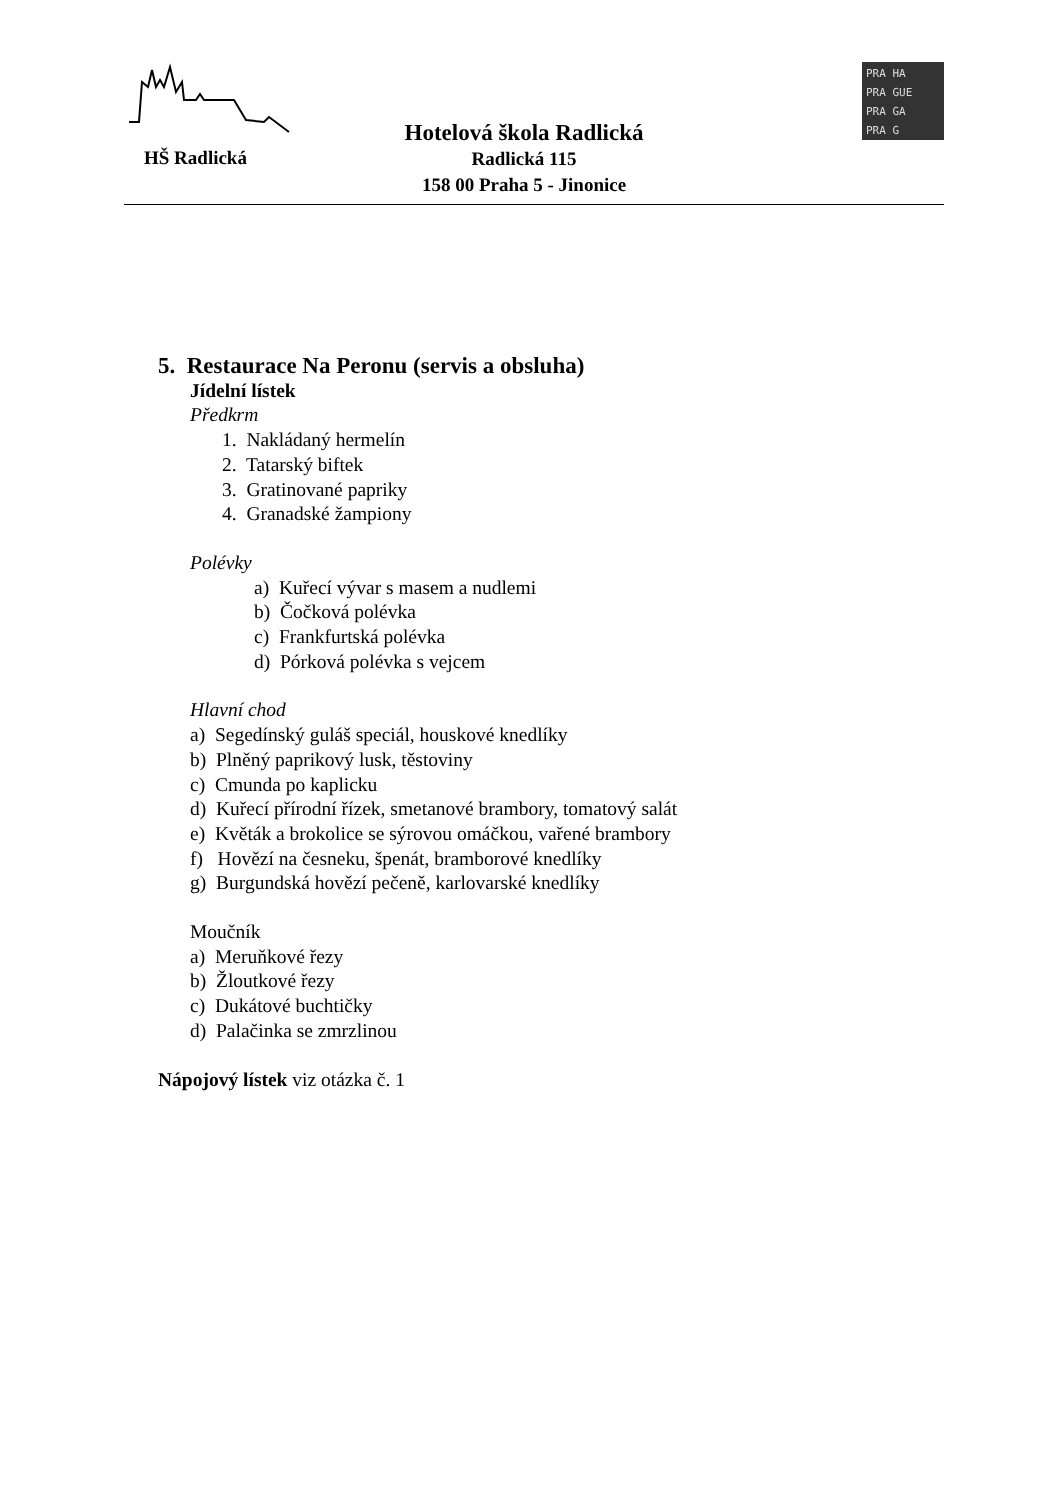HŠ Radlická
Hotelová škola Radlická
Radlická 115
158 00 Praha 5 - Jinonice
PRA HA
PRA GUE
PRA GA
PRA G
5. Restaurace Na Peronu (servis a obsluha)
Jídelní lístek
Předkrm
1. Nakládaný hermelín
2. Tatarský biftek
3. Gratinované papriky
4. Granadské žampiony
Polévky
a) Kuřecí vývar s masem a nudlemi
b) Čočková polévka
c) Frankfurtská polévka
d) Pórková polévka s vejcem
Hlavní chod
a) Segedínský guláš speciál, houskové knedlíky
b) Plněný paprikový lusk, těstoviny
c) Cmunda po kaplicku
d) Kuřecí přírodní řízek, smetanové brambory, tomatový salát
e) Květák a brokolice se sýrovou omáčkou, vařené brambory
f) Hovězí na česneku, špenát, bramborové knedlíky
g) Burgundská hovězí pečeně, karlovarské knedlíky
Moučník
a) Meruňkové řezy
b) Žloutkové řezy
c) Dukátové buchtičky
d) Palačinka se zmrzlinou
Nápojový lístek viz otázka č. 1